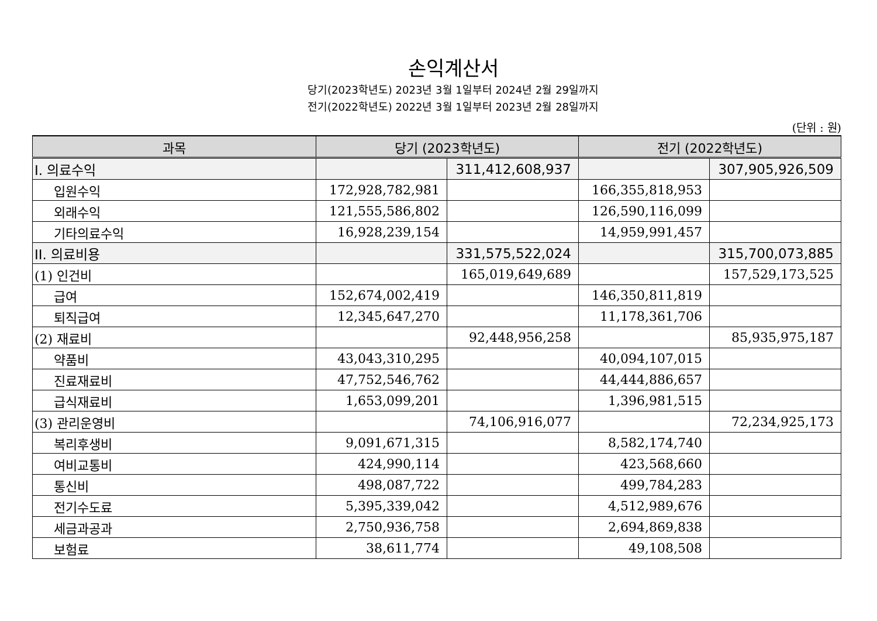손익계산서
당기(2023학년도) 2023년 3월 1일부터 2024년 2월 29일까지
전기(2022학년도) 2022년 3월 1일부터 2023년 2월 28일까지
(단위 : 원)
| 과목 | 당기 (2023학년도) | | 전기 (2022학년도) | |
| --- | --- | --- | --- | --- |
| I. 의료수익 | | 311,412,608,937 | | 307,905,926,509 |
| 입원수익 | 172,928,782,981 | | 166,355,818,953 | |
| 외래수익 | 121,555,586,802 | | 126,590,116,099 | |
| 기타의료수익 | 16,928,239,154 | | 14,959,991,457 | |
| II. 의료비용 | | 331,575,522,024 | | 315,700,073,885 |
| (1) 인건비 | | 165,019,649,689 | | 157,529,173,525 |
| 급여 | 152,674,002,419 | | 146,350,811,819 | |
| 퇴직급여 | 12,345,647,270 | | 11,178,361,706 | |
| (2) 재료비 | | 92,448,956,258 | | 85,935,975,187 |
| 약품비 | 43,043,310,295 | | 40,094,107,015 | |
| 진료재료비 | 47,752,546,762 | | 44,444,886,657 | |
| 급식재료비 | 1,653,099,201 | | 1,396,981,515 | |
| (3) 관리운영비 | | 74,106,916,077 | | 72,234,925,173 |
| 복리후생비 | 9,091,671,315 | | 8,582,174,740 | |
| 여비교통비 | 424,990,114 | | 423,568,660 | |
| 통신비 | 498,087,722 | | 499,784,283 | |
| 전기수도료 | 5,395,339,042 | | 4,512,989,676 | |
| 세금과공과 | 2,750,936,758 | | 2,694,869,838 | |
| 보험료 | 38,611,774 | | 49,108,508 | |